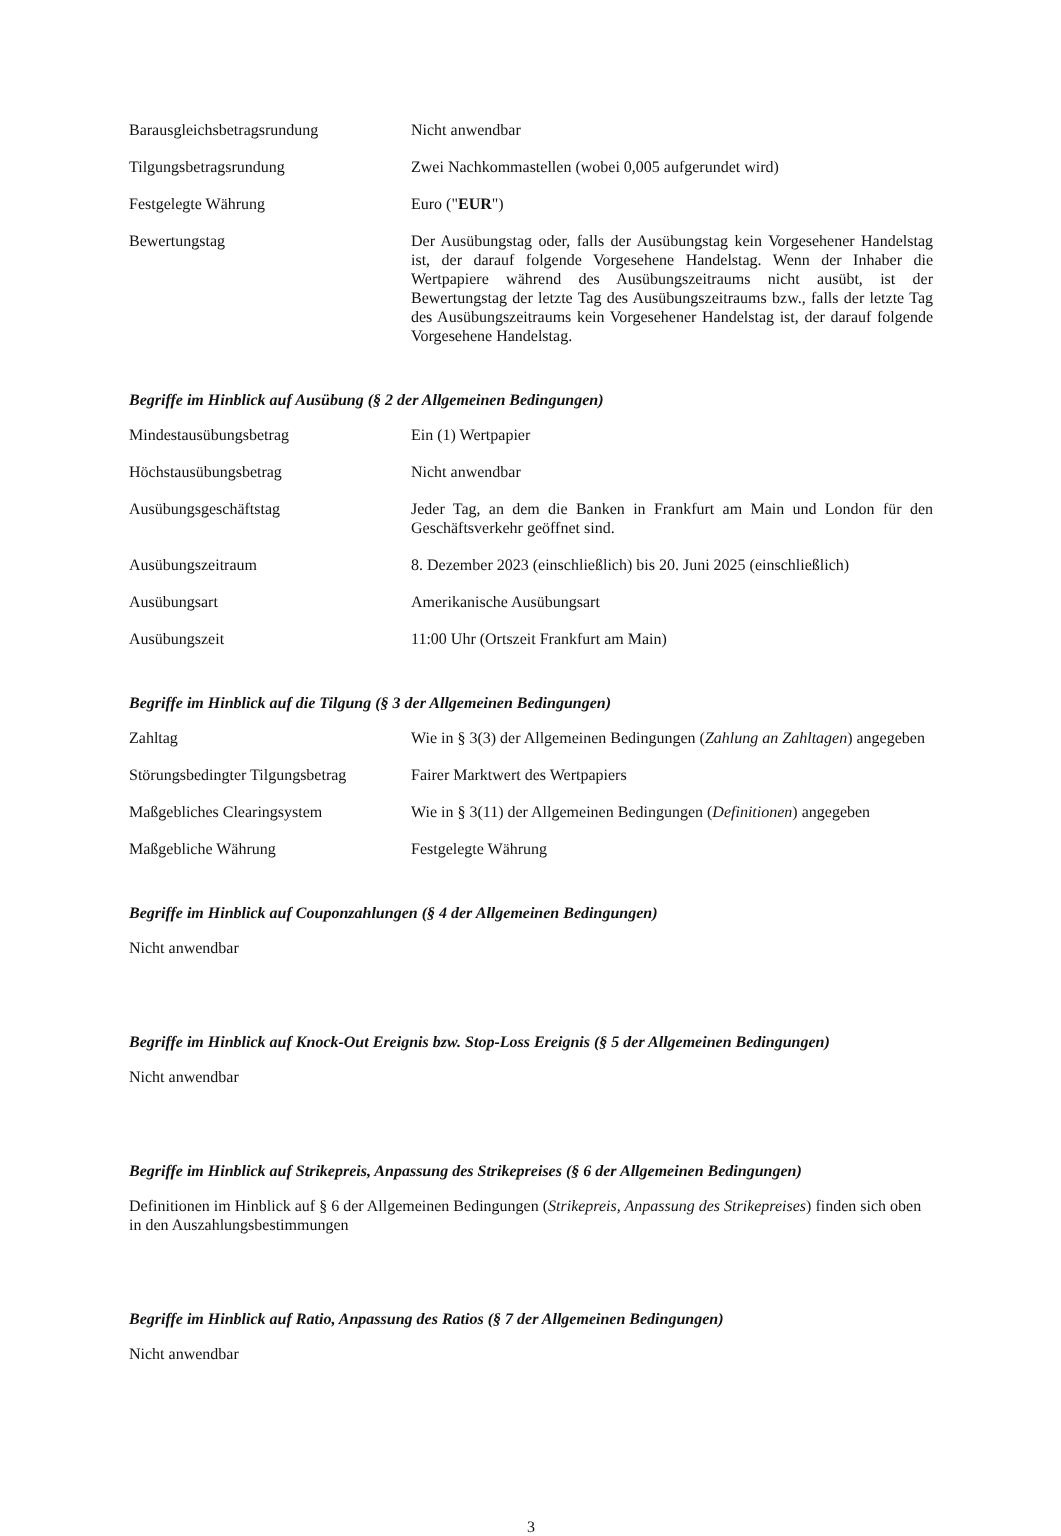| Barausgleichsbetragsrundung | Nicht anwendbar |
| Tilgungsbetragsrundung | Zwei Nachkommastellen (wobei 0,005 aufgerundet wird) |
| Festgelegte Währung | Euro (" EUR ") |
| Bewertungstag | Der Ausübungstag oder, falls der Ausübungstag kein Vorgesehener Handelstag ist, der darauf folgende Vorgesehene Handelstag. Wenn der Inhaber die Wertpapiere während des Ausübungszeitraums nicht ausübt, ist der Bewertungstag der letzte Tag des Ausübungszeitraums bzw., falls der letzte Tag des Ausübungszeitraums kein Vorgesehener Handelstag ist, der darauf folgende Vorgesehene Handelstag. |
Begriffe im Hinblick auf Ausübung (§ 2 der Allgemeinen Bedingungen)
| Mindestausübungsbetrag | Ein (1) Wertpapier |
| Höchstausübungsbetrag | Nicht anwendbar |
| Ausübungsgeschäftstag | Jeder Tag, an dem die Banken in Frankfurt am Main und London für den Geschäftsverkehr geöffnet sind. |
| Ausübungszeitraum | 8. Dezember 2023 (einschließlich) bis 20. Juni 2025 (einschließlich) |
| Ausübungsart | Amerikanische Ausübungsart |
| Ausübungszeit | 11:00 Uhr (Ortszeit Frankfurt am Main) |
Begriffe im Hinblick auf die Tilgung (§ 3 der Allgemeinen Bedingungen)
| Zahltag | Wie in § 3(3) der Allgemeinen Bedingungen ( Zahlung an Zahltagen ) angegeben |
| Störungsbedingter Tilgungsbetrag | Fairer Marktwert des Wertpapiers |
| Maßgebliches Clearingsystem | Wie in § 3(11) der Allgemeinen Bedingungen ( Definitionen ) angegeben |
| Maßgebliche Währung | Festgelegte Währung |
Begriffe im Hinblick auf Couponzahlungen (§ 4 der Allgemeinen Bedingungen)
Nicht anwendbar
Begriffe im Hinblick auf Knock-Out Ereignis bzw. Stop-Loss Ereignis (§ 5 der Allgemeinen Bedingungen)
Nicht anwendbar
Begriffe im Hinblick auf Strikepreis, Anpassung des Strikepreises (§ 6 der Allgemeinen Bedingungen)
Definitionen im Hinblick auf § 6 der Allgemeinen Bedingungen (Strikepreis, Anpassung des Strikepreises) finden sich oben in den Auszahlungsbestimmungen
Begriffe im Hinblick auf Ratio, Anpassung des Ratios (§ 7 der Allgemeinen Bedingungen)
Nicht anwendbar
3